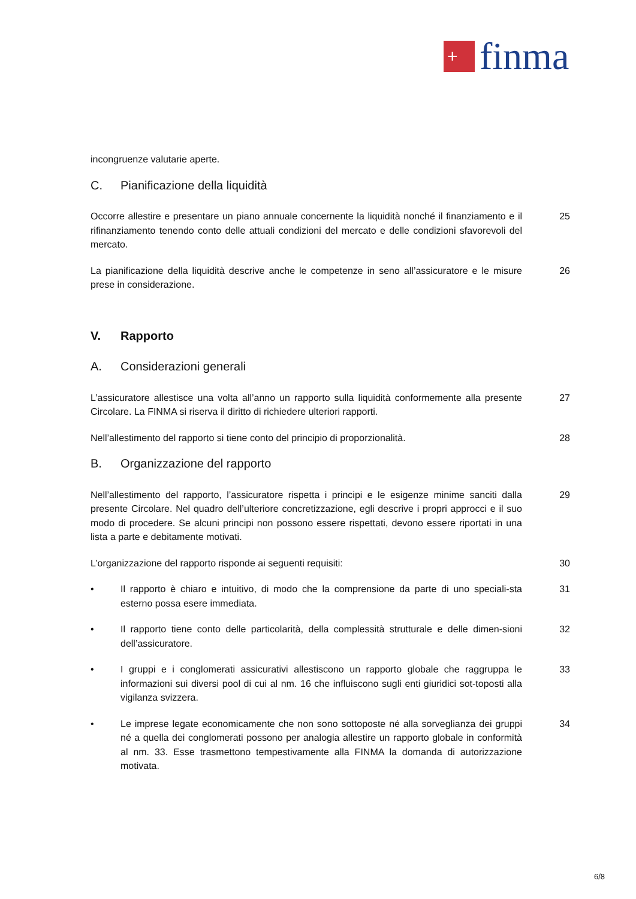+
finma
incongruenze valutarie aperte.
C. Pianificazione della liquidità
Occorre allestire e presentare un piano annuale concernente la liquidità nonché il finanziamento e il rifinanziamento tenendo conto delle attuali condizioni del mercato e delle condizioni sfavorevoli del mercato.
25
La pianificazione della liquidità descrive anche le competenze in seno all’assicuratore e le misure prese in considerazione.
26
V. Rapporto
A. Considerazioni generali
L’assicuratore allestisce una volta all’anno un rapporto sulla liquidità conformemente alla presente Circolare. La FINMA si riserva il diritto di richiedere ulteriori rapporti.
27
Nell’allestimento del rapporto si tiene conto del principio di proporzionalità.
28
B. Organizzazione del rapporto
Nell’allestimento del rapporto, l’assicuratore rispetta i principi e le esigenze minime sanciti dalla presente Circolare. Nel quadro dell’ulteriore concretizzazione, egli descrive i propri approcci e il suo modo di procedere. Se alcuni principi non possono essere rispettati, devono essere riportati in una lista a parte e debitamente motivati.
29
L’organizzazione del rapporto risponde ai seguenti requisiti: 30
• Il rapporto è chiaro e intuitivo, di modo che la comprensione da parte di uno speciali-sta esterno possa esere immediata.
31
• Il rapporto tiene conto delle particolarità, della complessità strutturale e delle dimen-sioni dell’assicuratore.
32
• I gruppi e i conglomerati assicurativi allestiscono un rapporto globale che raggruppa le informazioni sui diversi pool di cui al nm. 16 che influiscono sugli enti giuridici sot-toposti alla vigilanza svizzera.
33
• Le imprese legate economicamente che non sono sottoposte né alla sorveglianza dei gruppi né a quella dei conglomerati possono per analogia allestire un rapporto globale in conformità al nm. 33. Esse trasmettono tempestivamente alla FINMA la domanda di autorizzazione motivata.
34
6/8